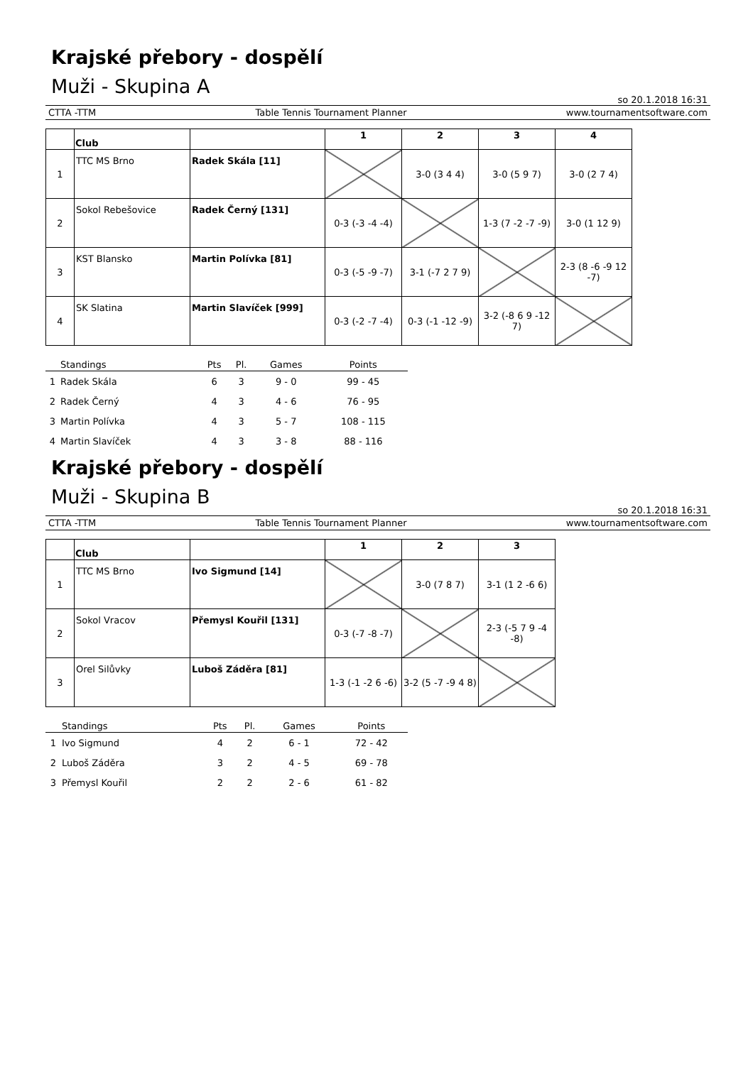Krajské přebory - dospělí
Muži - Skupina A
so 20.1.2018 16:31
CTTA -TTM Table Tennis Tournament Planner www.tournamentsoftware.com
| | Club | | 1 | 2 | 3 | 4 |
| --- | --- | --- | --- | --- | --- | --- |
| 1 | TTC MS Brno | Radek Skála [11] | | 3-0 (3 4 4) | 3-0 (5 9 7) | 3-0 (2 7 4) |
| 2 | Sokol Rebešovice | Radek Černý [131] | 0-3 (-3 -4 -4) | | 1-3 (7 -2 -7 -9) | 3-0 (1 12 9) |
| 3 | KST Blansko | Martin Polívka [81] | 0-3 (-5 -9 -7) | 3-1 (-7 2 7 9) | | 2-3 (8 -6 -9 12 -7) |
| 4 | SK Slatina | Martin Slavíček [999] | 0-3 (-2 -7 -4) | 0-3 (-1 -12 -9) | 3-2 (-8 6 9 -12 7) | |
| | Standings | Pts | Pl. | Games | Points |
| --- | --- | --- | --- | --- | --- |
| 1 | Radek Skála | 6 | 3 | 9 - 0 | 99 - 45 |
| 2 | Radek Černý | 4 | 3 | 4 - 6 | 76 - 95 |
| 3 | Martin Polívka | 4 | 3 | 5 - 7 | 108 - 115 |
| 4 | Martin Slavíček | 4 | 3 | 3 - 8 | 88 - 116 |
Krajské přebory - dospělí
Muži - Skupina B
so 20.1.2018 16:31
CTTA -TTM Table Tennis Tournament Planner www.tournamentsoftware.com
| | Club | | 1 | 2 | 3 |
| --- | --- | --- | --- | --- | --- |
| 1 | TTC MS Brno | Ivo Sigmund [14] | | 3-0 (7 8 7) | 3-1 (1 2 -6 6) |
| 2 | Sokol Vracov | Přemysl Kouřil [131] | 0-3 (-7 -8 -7) | | 2-3 (-5 7 9 -4 -8) |
| 3 | Orel Silůvky | Luboš Záděra [81] | 1-3 (-1 -2 6 -6) | 3-2 (5 -7 -9 4 8) | |
| | Standings | Pts | Pl. | Games | Points |
| --- | --- | --- | --- | --- | --- |
| 1 | Ivo Sigmund | 4 | 2 | 6 - 1 | 72 - 42 |
| 2 | Luboš Záděra | 3 | 2 | 4 - 5 | 69 - 78 |
| 3 | Přemysl Kouřil | 2 | 2 | 2 - 6 | 61 - 82 |